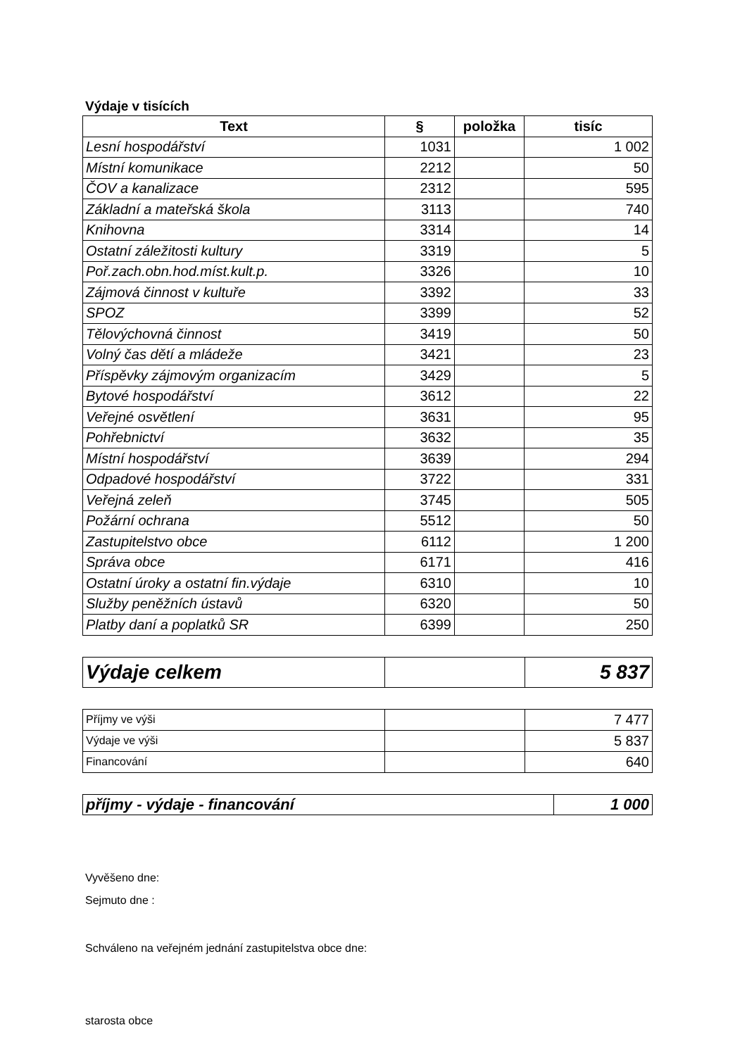Výdaje v tisících
| Text | § | položka | tisíc |
| --- | --- | --- | --- |
| Lesní hospodářství | 1031 | | 1 002 |
| Místní komunikace | 2212 | | 50 |
| ČOV a kanalizace | 2312 | | 595 |
| Základní a mateřská škola | 3113 | | 740 |
| Knihovna | 3314 | | 14 |
| Ostatní záležitosti kultury | 3319 | | 5 |
| Poř.zach.obn.hod.míst.kult.p. | 3326 | | 10 |
| Zájmová činnost v kultuře | 3392 | | 33 |
| SPOZ | 3399 | | 52 |
| Tělovýchovná činnost | 3419 | | 50 |
| Volný čas dětí a mládeže | 3421 | | 23 |
| Příspěvky zájmovým organizacím | 3429 | | 5 |
| Bytové hospodářství | 3612 | | 22 |
| Veřejné osvětlení | 3631 | | 95 |
| Pohřebnictví | 3632 | | 35 |
| Místní hospodářství | 3639 | | 294 |
| Odpadové hospodářství | 3722 | | 331 |
| Veřejná zeleň | 3745 | | 505 |
| Požární ochrana | 5512 | | 50 |
| Zastupitelstvo obce | 6112 | | 1 200 |
| Správa obce | 6171 | | 416 |
| Ostatní úroky a ostatní fin.výdaje | 6310 | | 10 |
| Služby peněžních ústavů | 6320 | | 50 |
| Platby daní a poplatků SR | 6399 | | 250 |
| Výdaje celkem | | 5 837 |
| Příjmy ve výši | | 7 477 |
| Výdaje ve výši | | 5 837 |
| Financování | | 640 |
| příjmy - výdaje - financování | 1 000 |
Vyvěšeno dne:
Sejmuto dne :
Schváleno na veřejném jednání zastupitelstva obce dne:
starosta obce